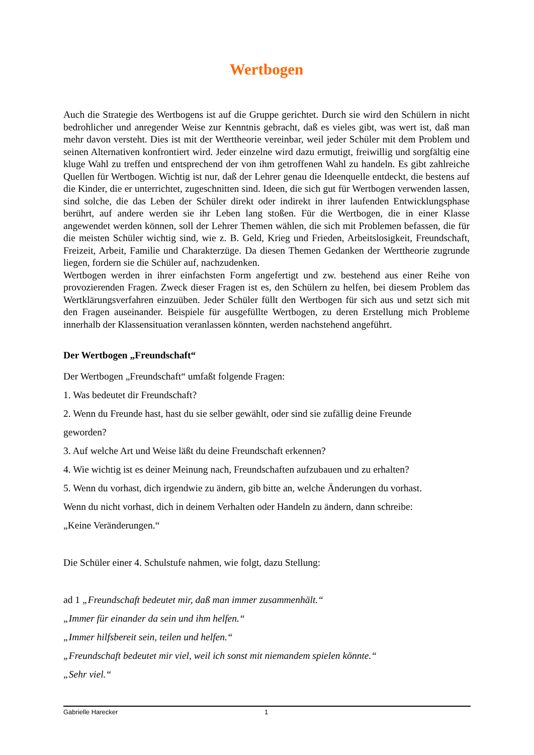Wertbogen
Auch die Strategie des Wertbogens ist auf die Gruppe gerichtet. Durch sie wird den Schülern in nicht bedrohlicher und anregender Weise zur Kenntnis gebracht, daß es vieles gibt, was wert ist, daß man mehr davon versteht. Dies ist mit der Werttheorie vereinbar, weil jeder Schüler mit dem Problem und seinen Alternativen konfrontiert wird. Jeder einzelne wird dazu ermutigt, freiwillig und sorgfältig eine kluge Wahl zu treffen und entsprechend der von ihm getroffenen Wahl zu handeln. Es gibt zahlreiche Quellen für Wertbogen. Wichtig ist nur, daß der Lehrer genau die Ideenquelle entdeckt, die bestens auf die Kinder, die er unterrichtet, zugeschnitten sind. Ideen, die sich gut für Wertbogen verwenden lassen, sind solche, die das Leben der Schüler direkt oder indirekt in ihrer laufenden Entwicklungsphase berührt, auf andere werden sie ihr Leben lang stoßen. Für die Wertbogen, die in einer Klasse angewendet werden können, soll der Lehrer Themen wählen, die sich mit Problemen befassen, die für die meisten Schüler wichtig sind, wie z. B. Geld, Krieg und Frieden, Arbeitslosigkeit, Freundschaft, Freizeit, Arbeit, Familie und Charakterzüge. Da diesen Themen Gedanken der Werttheorie zugrunde liegen, fordern sie die Schüler auf, nachzudenken.
Wertbogen werden in ihrer einfachsten Form angefertigt und zw. bestehend aus einer Reihe von provozierenden Fragen. Zweck dieser Fragen ist es, den Schülern zu helfen, bei diesem Problem das Wertklärungsverfahren einzuüben. Jeder Schüler füllt den Wertbogen für sich aus und setzt sich mit den Fragen auseinander. Beispiele für ausgefüllte Wertbogen, zu deren Erstellung mich Probleme innerhalb der Klassensituation veranlassen könnten, werden nachstehend angeführt.
Der Wertbogen „Freundschaft“
Der Wertbogen „Freundschaft“ umfaßt folgende Fragen:
1. Was bedeutet dir Freundschaft?
2. Wenn du Freunde hast, hast du sie selber gewählt, oder sind sie zufällig deine Freunde
geworden?
3. Auf welche Art und Weise läßt du deine Freundschaft erkennen?
4. Wie wichtig ist es deiner Meinung nach, Freundschaften aufzubauen und zu erhalten?
5. Wenn du vorhast, dich irgendwie zu ändern, gib bitte an, welche Änderungen du vorhast.
Wenn du nicht vorhast, dich in deinem Verhalten oder Handeln zu ändern, dann schreibe:
„Keine Veränderungen.“
Die Schüler einer 4. Schulstufe nahmen, wie folgt, dazu Stellung:
ad 1 „Freundschaft bedeutet mir, daß man immer zusammenhält.“
„Immer für einander da sein und ihm helfen.“
„Immer hilfsbereit sein, teilen und helfen.“
„Freundschaft bedeutet mir viel, weil ich sonst mit niemandem spielen könnte.“
„Sehr viel.“
Gabrielle Harecker 1